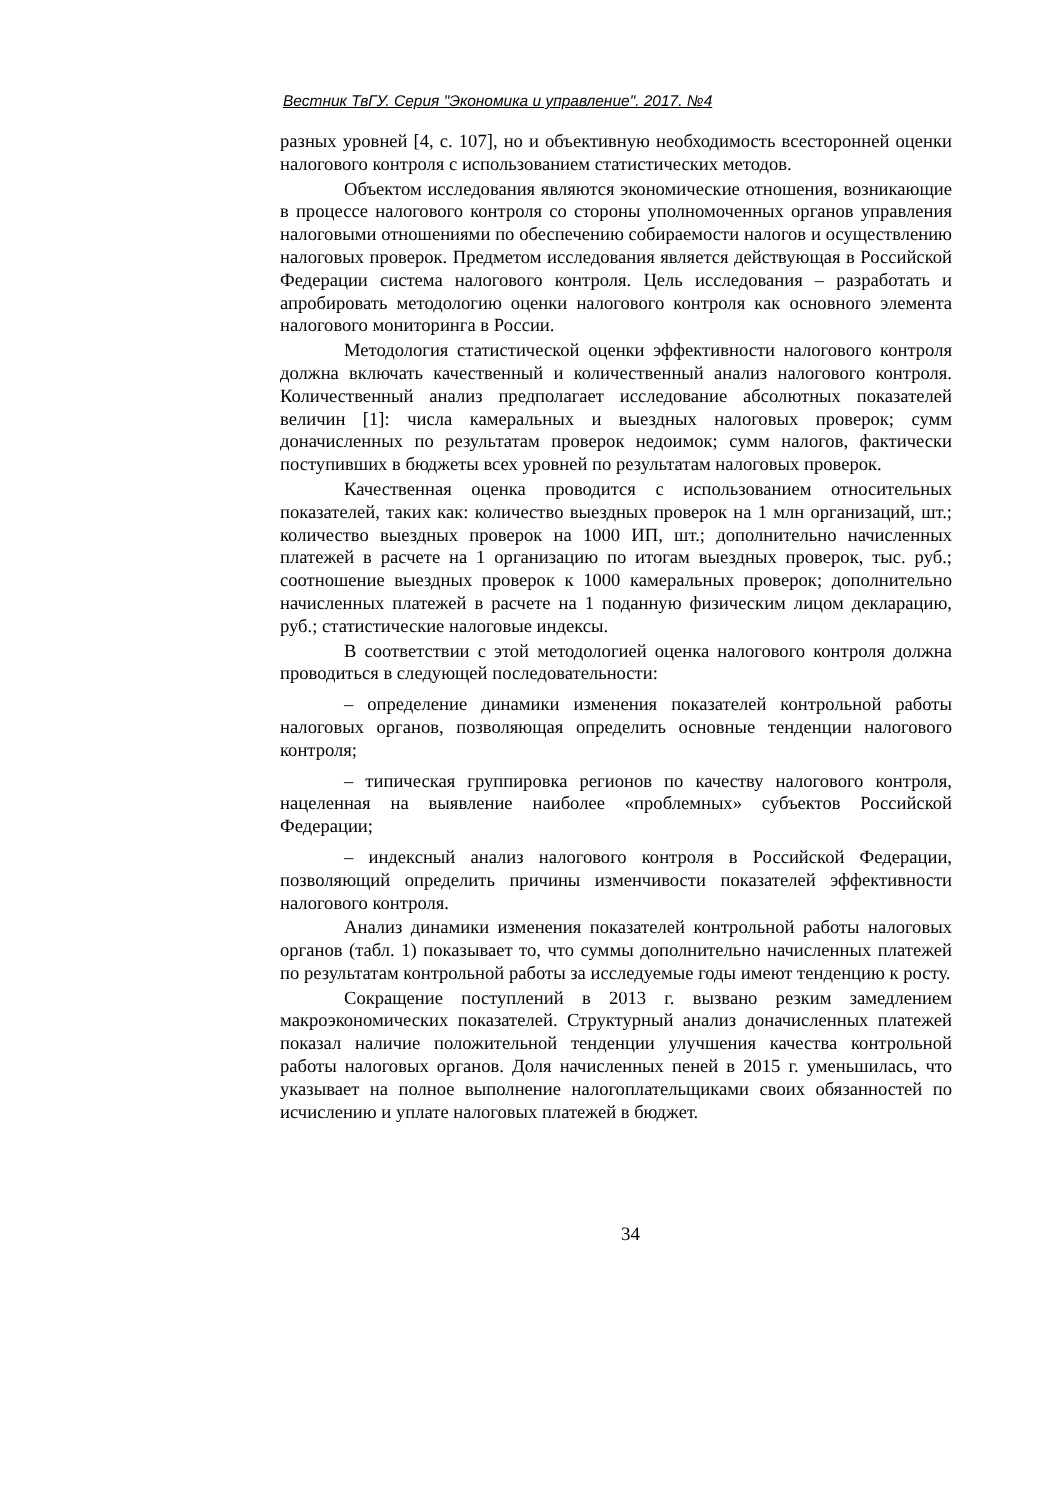Вестник ТвГУ. Серия "Экономика и управление". 2017. №4
разных уровней [4, с. 107], но и объективную необходимость всесторонней оценки налогового контроля с использованием статистических методов.
Объектом исследования являются экономические отношения, возникающие в процессе налогового контроля со стороны уполномоченных органов управления налоговыми отношениями по обеспечению собираемости налогов и осуществлению налоговых проверок. Предметом исследования является действующая в Российской Федерации система налогового контроля. Цель исследования – разработать и апробировать методологию оценки налогового контроля как основного элемента налогового мониторинга в России.
Методология статистической оценки эффективности налогового контроля должна включать качественный и количественный анализ налогового контроля. Количественный анализ предполагает исследование абсолютных показателей величин [1]: числа камеральных и выездных налоговых проверок; сумм доначисленных по результатам проверок недоимок; сумм налогов, фактически поступивших в бюджеты всех уровней по результатам налоговых проверок.
Качественная оценка проводится с использованием относительных показателей, таких как: количество выездных проверок на 1 млн организаций, шт.; количество выездных проверок на 1000 ИП, шт.; дополнительно начисленных платежей в расчете на 1 организацию по итогам выездных проверок, тыс. руб.; соотношение выездных проверок к 1000 камеральных проверок; дополнительно начисленных платежей в расчете на 1 поданную физическим лицом декларацию, руб.; статистические налоговые индексы.
В соответствии с этой методологией оценка налогового контроля должна проводиться в следующей последовательности:
– определение динамики изменения показателей контрольной работы налоговых органов, позволяющая определить основные тенденции налогового контроля;
– типическая группировка регионов по качеству налогового контроля, нацеленная на выявление наиболее «проблемных» субъектов Российской Федерации;
– индексный анализ налогового контроля в Российской Федерации, позволяющий определить причины изменчивости показателей эффективности налогового контроля.
Анализ динамики изменения показателей контрольной работы налоговых органов (табл. 1) показывает то, что суммы дополнительно начисленных платежей по результатам контрольной работы за исследуемые годы имеют тенденцию к росту.
Сокращение поступлений в 2013 г. вызвано резким замедлением макроэкономических показателей. Структурный анализ доначисленных платежей показал наличие положительной тенденции улучшения качества контрольной работы налоговых органов. Доля начисленных пеней в 2015 г. уменьшилась, что указывает на полное выполнение налогоплательщиками своих обязанностей по исчислению и уплате налоговых платежей в бюджет.
34